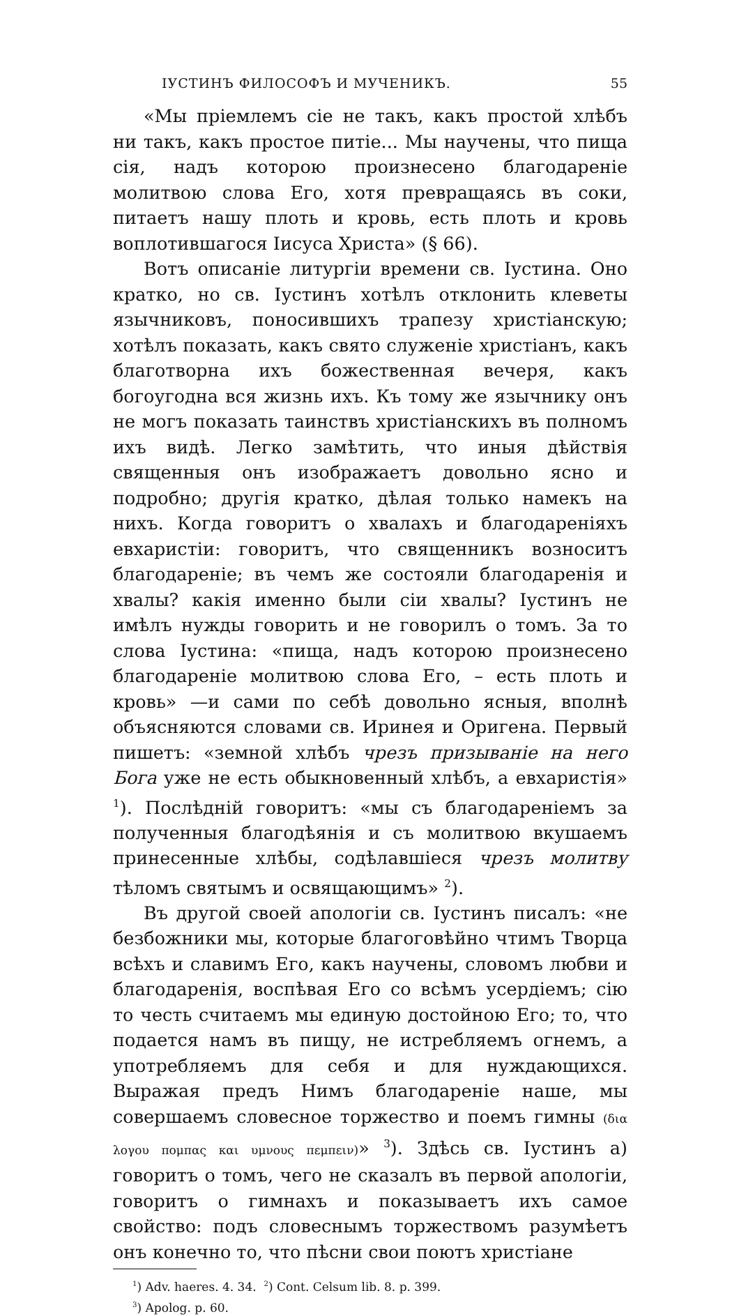IУСТИНЪ ФИЛОСОФЪ И МУЧЕНИКЪ. 55
«Мы пріемлемъ сіе не такъ, какъ простой хлѣбъ ни такъ, какъ простое питіе... Мы научены, что пища сія, надъ которою произнесено благодареніе молитвою слова Его, хотя превращаясь въ соки, питаетъ нашу плоть и кровь, есть плоть и кровь воплотившагося Іисуса Христа» (§ 66).
Вотъ описаніе литургіи времени св. Іустина. Оно кратко, но св. Іустинъ хотѣлъ отклонить клеветы язычниковъ, поносившихъ трапезу христіанскую; хотѣлъ показать, какъ свято служеніе христіанъ, какъ благотворна ихъ божественная вечеря, какъ богоугодна вся жизнь ихъ. Къ тому же язычнику онъ не могъ показать таинствъ христіанскихъ въ полномъ ихъ видѣ. Легко замѣтить, что иныя дѣйствія священныя онъ изображаетъ довольно ясно и подробно; другія кратко, дѣлая только намекъ на нихъ. Когда говоритъ о хвалахъ и благодареніяхъ евхаристіи: говоритъ, что священникъ возноситъ благодареніе; въ чемъ же состояли благодаренія и хвалы? какія именно были сіи хвалы? Іустинъ не имѣлъ нужды говорить и не говорилъ о томъ. За то слова Іустина: «пища, надъ которою произнесено благодареніе молитвою слова Его, – есть плоть и кровь» —и сами по себѣ довольно ясныя, вполнѣ объясняются словами св. Иринея и Оригена. Первый пишетъ: «земной хлѣбъ чрезъ призываніе на него Бога уже не есть обыкновенный хлѣбъ, а евхаристія» <sup>1</sup>). Послѣдній говоритъ: «мы съ благодареніемъ за полученныя благодѣянія и съ молитвою вкушаемъ принесенные хлѣбы, содѣлавшіеся чрезъ молитву тѣломъ святымъ и освящающимъ» <sup>2</sup>).
Въ другой своей апологіи св. Іустинъ писалъ: «не безбожники мы, которые благоговѣйно чтимъ Творца всѣхъ и славимъ Его, какъ научены, словомъ любви и благодаренія, воспѣвая Его со всѣмъ усердіемъ; сію то честь считаемъ мы единую достойною Его; то, что подается намъ въ пищу, не истребляемъ огнемъ, а употребляемъ для себя и для нуждающихся. Выражая предъ Нимъ благодареніе наше, мы совершаемъ словесное торжество и поемъ гимны (δια λογου πομπας και υμνους πεμπειν)» <sup>3</sup>). Здѣсь св. Іустинъ а) говоритъ о томъ, чего не сказалъ въ первой апологіи, говоритъ о гимнахъ и показываетъ ихъ самое свойство: подъ словеснымъ торжествомъ разумѣетъ онъ конечно то, что пѣсни свои поютъ христіане
<sup>1</sup>) Adv. haeres. 4. 34. <sup>2</sup>) Cont. Celsum lib. 8. p. 399.
<sup>3</sup>) Apolog. p. 60.